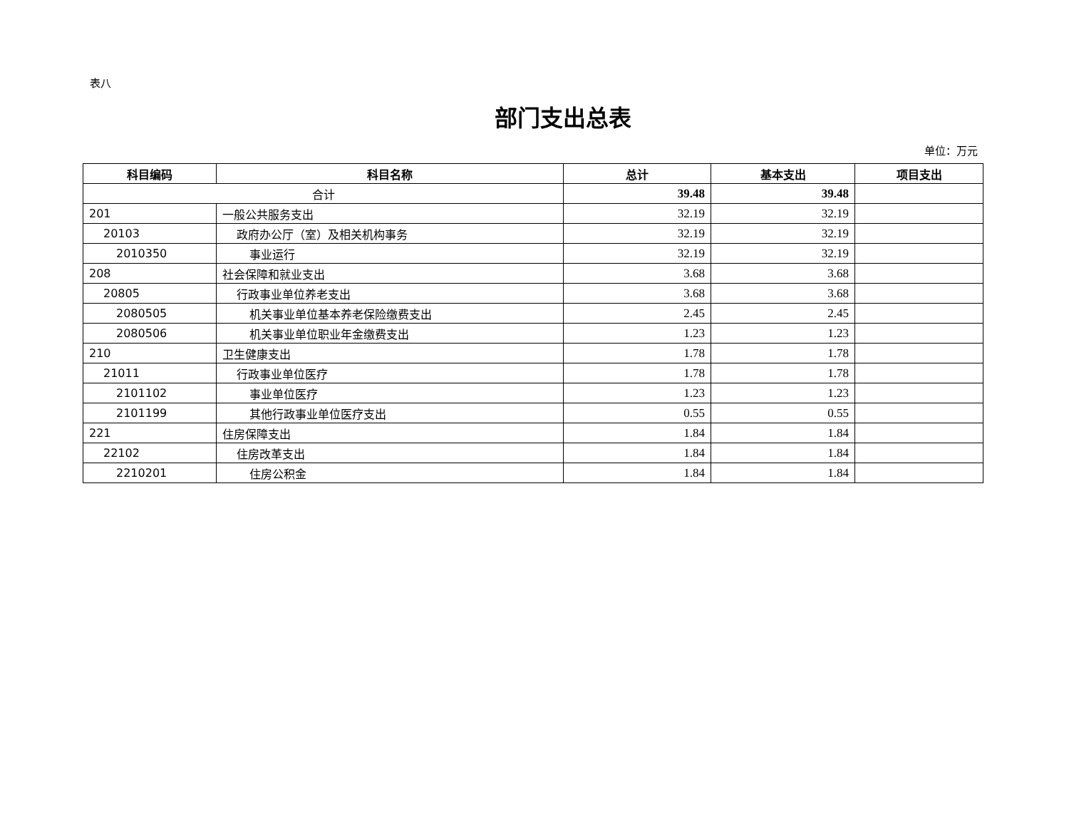表八
部门支出总表
单位：万元
| 科目编码 | 科目名称 | 总计 | 基本支出 | 项目支出 |
| --- | --- | --- | --- | --- |
| 合计 | | 39.48 | 39.48 | |
| 201 | 一般公共服务支出 | 32.19 | 32.19 | |
| 20103 | 政府办公厅（室）及相关机构事务 | 32.19 | 32.19 | |
| 2010350 | 事业运行 | 32.19 | 32.19 | |
| 208 | 社会保障和就业支出 | 3.68 | 3.68 | |
| 20805 | 行政事业单位养老支出 | 3.68 | 3.68 | |
| 2080505 | 机关事业单位基本养老保险缴费支出 | 2.45 | 2.45 | |
| 2080506 | 机关事业单位职业年金缴费支出 | 1.23 | 1.23 | |
| 210 | 卫生健康支出 | 1.78 | 1.78 | |
| 21011 | 行政事业单位医疗 | 1.78 | 1.78 | |
| 2101102 | 事业单位医疗 | 1.23 | 1.23 | |
| 2101199 | 其他行政事业单位医疗支出 | 0.55 | 0.55 | |
| 221 | 住房保障支出 | 1.84 | 1.84 | |
| 22102 | 住房改革支出 | 1.84 | 1.84 | |
| 2210201 | 住房公积金 | 1.84 | 1.84 | |